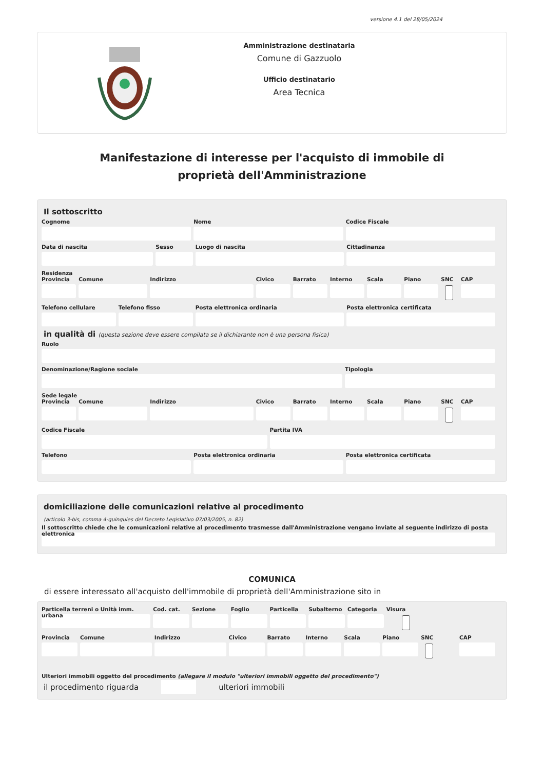versione 4.1 del 28/05/2024
Amministrazione destinataria
Comune di Gazzuolo
Ufficio destinatario
Area Tecnica
Manifestazione di interesse per l'acquisto di immobile di proprietà dell'Amministrazione
Il sottoscritto
Cognome Nome Codice Fiscale
Data di nascita Sesso Luogo di nascita Cittadinanza
Residenza
Provincia Comune Indirizzo Civico Barrato Interno Scala Piano SNC CAP
Telefono cellulare Telefono fisso Posta elettronica ordinaria Posta elettronica certificata
in qualità di (questa sezione deve essere compilata se il dichiarante non è una persona fisica)
Ruolo
Denominazione/Ragione sociale Tipologia
Sede legale
Provincia Comune Indirizzo Civico Barrato Interno Scala Piano SNC CAP
Codice Fiscale Partita IVA
Telefono Posta elettronica ordinaria Posta elettronica certificata
domiciliazione delle comunicazioni relative al procedimento
(articolo 3-bis, comma 4-quinquies del Decreto Legislativo 07/03/2005, n. 82)
Il sottoscritto chiede che le comunicazioni relative al procedimento trasmesse dall'Amministrazione vengano inviate al seguente indirizzo di posta elettronica
COMUNICA
di essere interessato all'acquisto dell'immobile di proprietà dell'Amministrazione sito in
Particella terreni o Unità imm. urbana
Cod. cat. Sezione Foglio Particella Subalterno Categoria Visura
Provincia Comune Indirizzo Civico Barrato Interno Scala Piano SNC CAP
Ulteriori immobili oggetto del procedimento (allegare il modulo "ulteriori immobili oggetto del procedimento")
il procedimento riguarda ulteriori immobili